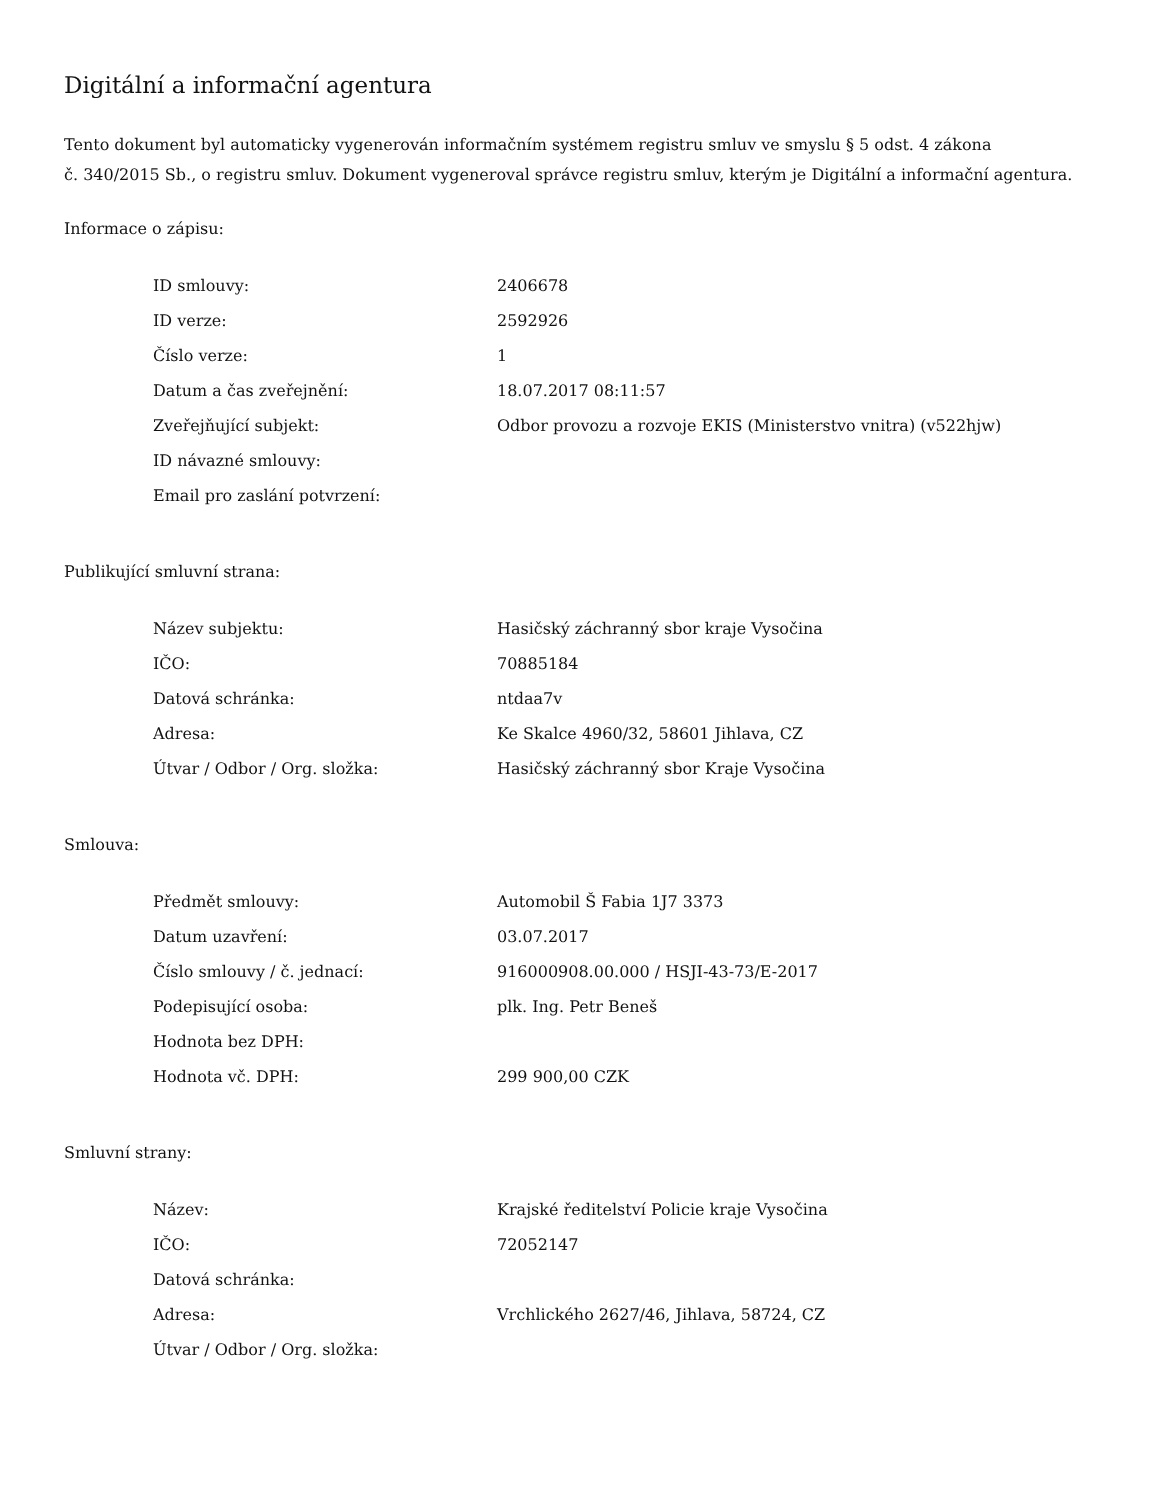Digitální a informační agentura
Tento dokument byl automaticky vygenerován informačním systémem registru smluv ve smyslu § 5 odst. 4 zákona
č. 340/2015 Sb., o registru smluv. Dokument vygeneroval správce registru smluv, kterým je Digitální a informační agentura.
Informace o zápisu:
| ID smlouvy: | 2406678 |
| ID verze: | 2592926 |
| Číslo verze: | 1 |
| Datum a čas zveřejnění: | 18.07.2017 08:11:57 |
| Zveřejňující subjekt: | Odbor provozu a rozvoje EKIS (Ministerstvo vnitra) (v522hjw) |
| ID návazné smlouvy: | |
| Email pro zaslání potvrzení: | |
Publikující smluvní strana:
| Název subjektu: | Hasičský záchranný sbor kraje Vysočina |
| IČO: | 70885184 |
| Datová schránka: | ntdaa7v |
| Adresa: | Ke Skalce 4960/32, 58601 Jihlava, CZ |
| Útvar / Odbor / Org. složka: | Hasičský záchranný sbor Kraje Vysočina |
Smlouva:
| Předmět smlouvy: | Automobil Š Fabia 1J7 3373 |
| Datum uzavření: | 03.07.2017 |
| Číslo smlouvy / č. jednací: | 916000908.00.000 / HSJI-43-73/E-2017 |
| Podepisující osoba: | plk. Ing. Petr Beneš |
| Hodnota bez DPH: | |
| Hodnota vč. DPH: | 299 900,00 CZK |
Smluvní strany:
| Název: | Krajské ředitelství Policie kraje Vysočina |
| IČO: | 72052147 |
| Datová schránka: | |
| Adresa: | Vrchlického 2627/46, Jihlava, 58724, CZ |
| Útvar / Odbor / Org. složka: | |